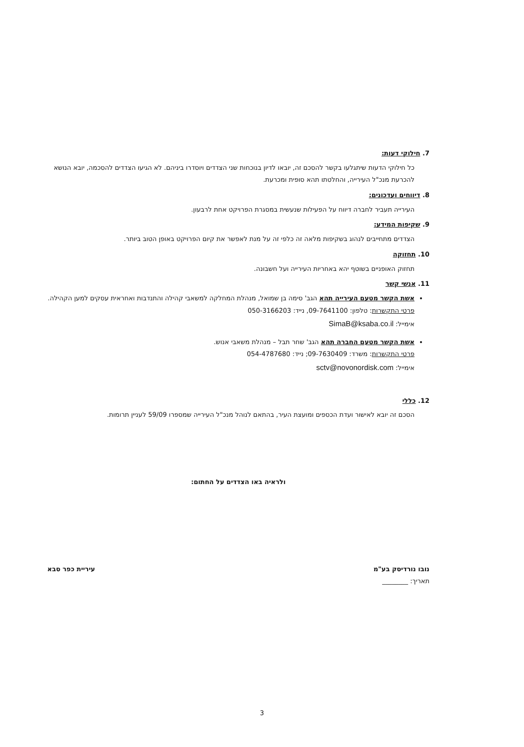7. חילוקי דעות:
כל חילוקי הדעות שיתגלעו בקשר להסכם זה, יובאו לדיון בנוכחות שני הצדדים ויוסדרו ביניהם. לא הגיעו הצדדים להסכמה, יובא הנושא להכרעת מנכ"ל העירייה, והחלטתו תהא סופית ומכרעת.
8. דיווחים ועדכונים:
העירייה תעביר לחברה דיווח על הפעילות שנעשית במסגרת הפרויקט אחת לרבעון.
9. שקיפות המידע:
הצדדים מתחייבים לנהוג בשקיפות מלאה זה כלפי זה על מנת לאפשר את קיום הפרויקט באופן הטוב ביותר.
10. תחזוקה
תחזוק האופניים בשוטף יהא באחריות העירייה ועל חשבונה.
11. אנשי קשר
אשת הקשר מטעם העירייה תהא הגב' סימה בן שמואל, מנהלת המחלקה למשאבי קהילה והתנדבות ואחראית עסקים למען הקהילה.
פרטי התקשרות: טלפון: 09-7641100, נייד: 050-3166203
אימייל: SimaB@ksaba.co.il
אשת הקשר מטעם החברה תהא הגב' שחר תבל – מנהלת משאבי אנוש.
פרטי התקשרות: משרד: 09-7630409; נייד: 054-4787680
אימייל: sctv@novonordisk.com
12. כללי
הסכם זה יובא לאישור ועדת הכספים ומועצת העיר, בהתאם לנוהל מנכ"ל העירייה שמספרו 59/09 לעניין תרומות.
ולראיה באו הצדדים על החתום:
נובו נורדיסק בע"מ
תאריך: ________
עיריית כפר סבא
3